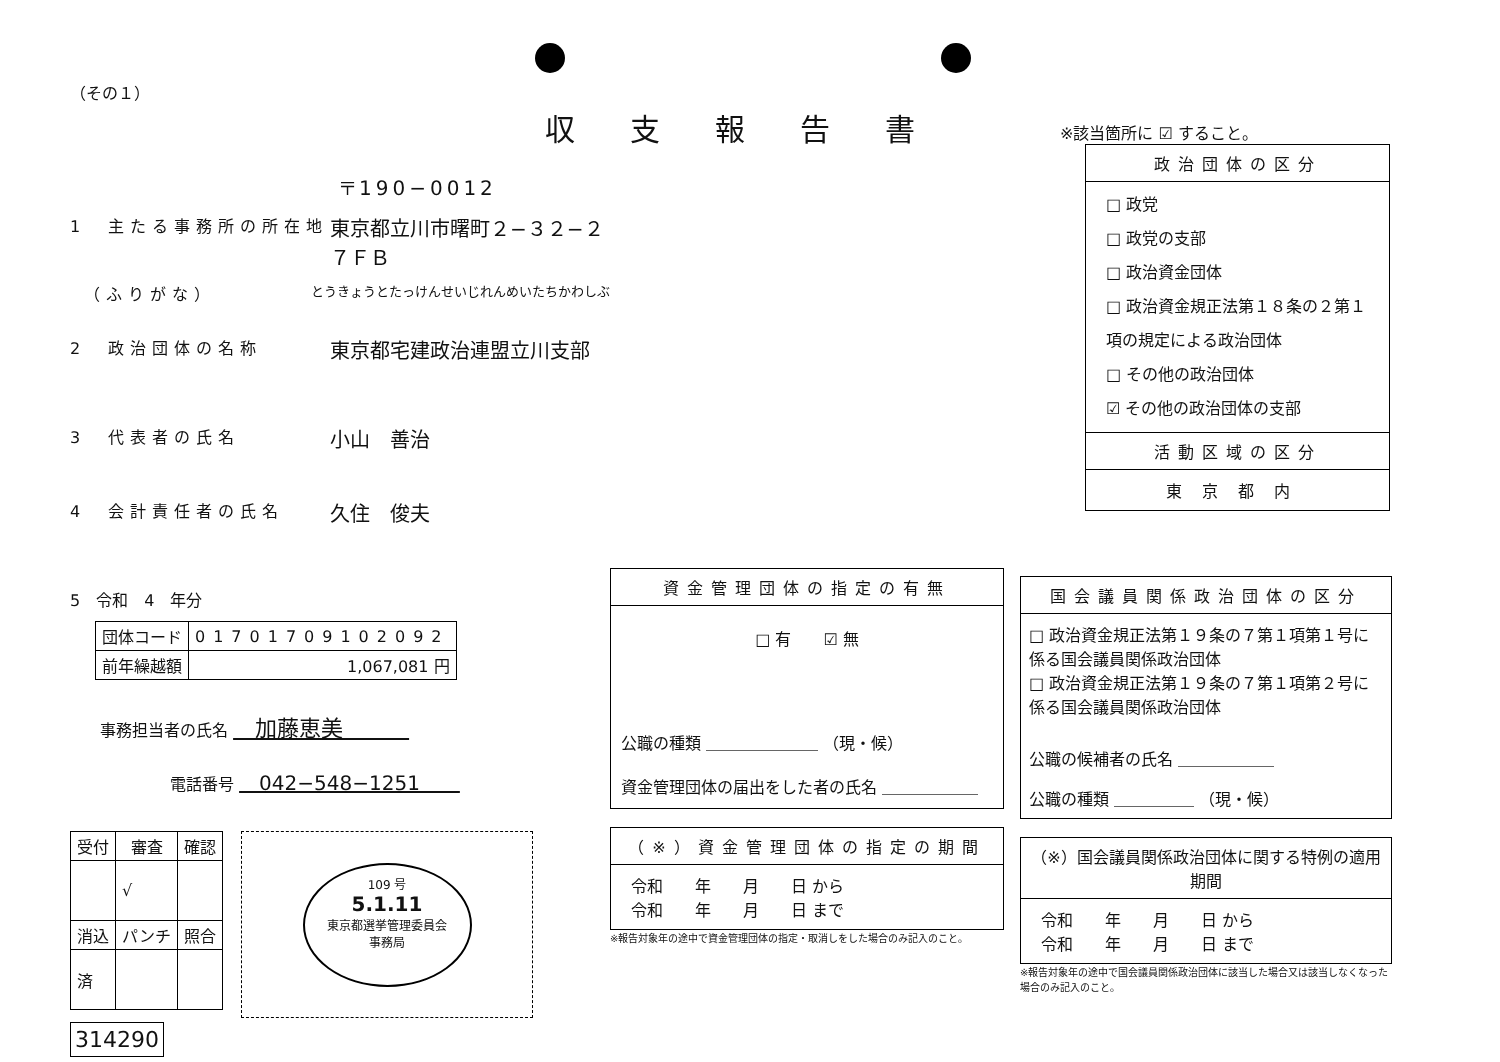収支報告書
（その１）
〒190−0012
1　主たる事務所の所在地 東京都立川市曙町２−３２−２
７ＦＢ
　（ふりがな） とうきょうとたっけんせいじれんめいたちかわしぶ
2　政治団体の名称 東京都宅建政治連盟立川支部
3　代表者の氏名 小山　善治
4　会計責任者の氏名 久住　俊夫
5　令和　4　年分
| 団体コード | 01701709102092 |
| 前年繰越額 | 1,067,081 円 |
事務担当者の氏名 　加藤恵美　　　
電話番号 　042−548−1251　　
| 受付 | 審査 | 確認 |
| --- | --- | --- |
| | √ | |
| 消込 | パンチ | 照合 |
| 済 | | |
314290
109 号
5.1.11
東京都選挙管理委員会
事務局
資金管理団体の指定の有無
□ 有　　☑ 無
公職の種類 ＿＿＿＿＿＿＿ （現・候）
資金管理団体の届出をした者の氏名 ＿＿＿＿＿＿
（※）資金管理団体の指定の期間
令和　　年　　月　　日 から
令和　　年　　月　　日 まで
※報告対象年の途中で資金管理団体の指定・取消しをした場合のみ記入のこと。
※該当箇所に ☑ すること。
政治団体の区分
□ 政党
□ 政党の支部
□ 政治資金団体
□ 政治資金規正法第１８条の２第１項の規定による政治団体
□ その他の政治団体
☑ その他の政治団体の支部
活動区域の区分
東京都内
国会議員関係政治団体の区分
□ 政治資金規正法第１９条の７第１項第１号に係る国会議員関係政治団体
□ 政治資金規正法第１９条の７第１項第２号に係る国会議員関係政治団体
公職の候補者の氏名 ＿＿＿＿＿＿
公職の種類 ＿＿＿＿＿ （現・候）
（※）国会議員関係政治団体に関する特例の適用期間
令和　　年　　月　　日 から
令和　　年　　月　　日 まで
※報告対象年の途中で国会議員関係政治団体に該当した場合又は該当しなくなった場合のみ記入のこと。